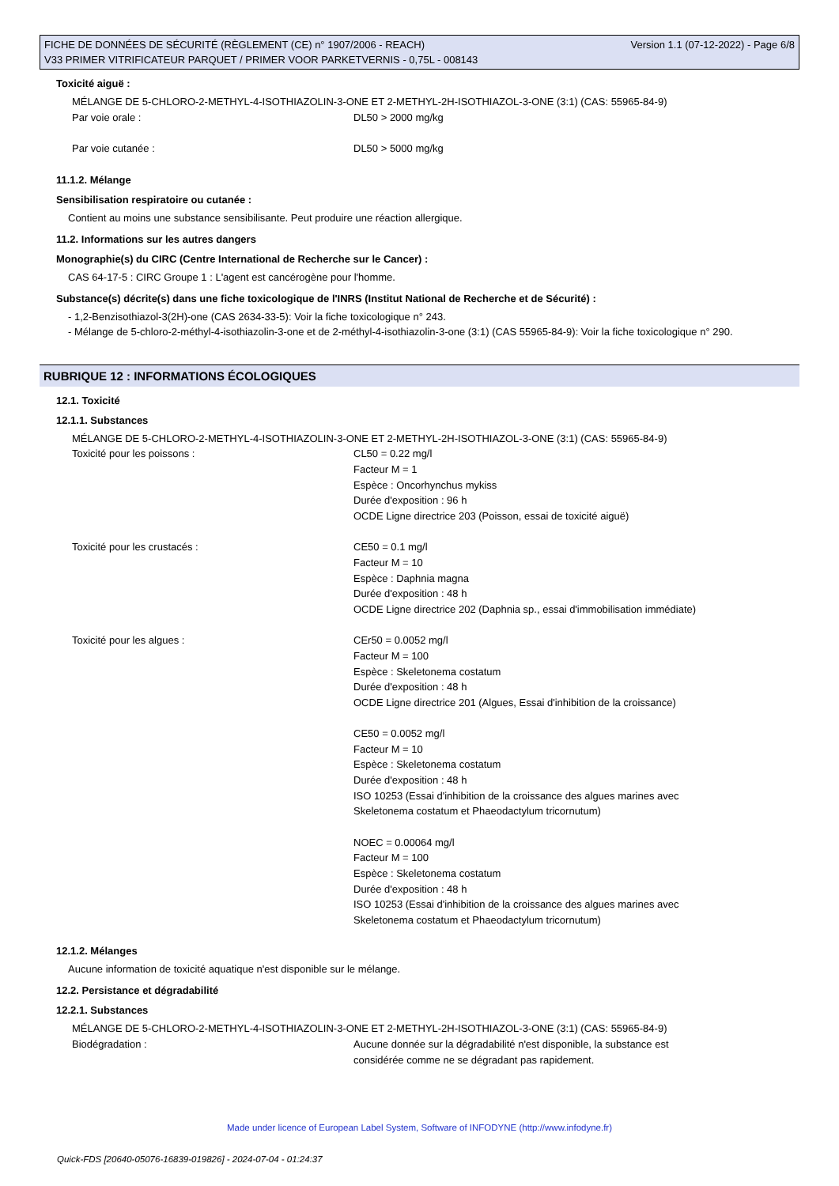FICHE DE DONNÉES DE SÉCURITÉ (RÈGLEMENT (CE) n° 1907/2006 - REACH)
V33 PRIMER VITRIFICATEUR PARQUET / PRIMER VOOR PARKETVERNIS - 0,75L - 008143
Version 1.1 (07-12-2022) - Page 6/8
Toxicité aiguë :
| MÉLANGE DE 5-CHLORO-2-METHYL-4-ISOTHIAZOLIN-3-ONE ET 2-METHYL-2H-ISOTHIAZOL-3-ONE (3:1) (CAS: 55965-84-9) | |
| Par voie orale : | DL50 > 2000 mg/kg |
| Par voie cutanée : | DL50 > 5000 mg/kg |
11.1.2. Mélange
Sensibilisation respiratoire ou cutanée :
Contient au moins une substance sensibilisante. Peut produire une réaction allergique.
11.2. Informations sur les autres dangers
Monographie(s) du CIRC (Centre International de Recherche sur le Cancer) :
CAS 64-17-5 : CIRC Groupe 1 : L'agent est cancérogène pour l'homme.
Substance(s) décrite(s) dans une fiche toxicologique de l'INRS (Institut National de Recherche et de Sécurité) :
- 1,2-Benzisothiazol-3(2H)-one (CAS 2634-33-5): Voir la fiche toxicologique n° 243.
- Mélange de 5-chloro-2-méthyl-4-isothiazolin-3-one et de 2-méthyl-4-isothiazolin-3-one (3:1) (CAS 55965-84-9): Voir la fiche toxicologique n° 290.
RUBRIQUE 12 : INFORMATIONS ÉCOLOGIQUES
12.1. Toxicité
12.1.1. Substances
| MÉLANGE DE 5-CHLORO-2-METHYL-4-ISOTHIAZOLIN-3-ONE ET 2-METHYL-2H-ISOTHIAZOL-3-ONE (3:1) (CAS: 55965-84-9) | |
| Toxicité pour les poissons : | CL50 = 0.22 mg/l Facteur M = 1 Espèce : Oncorhynchus mykiss Durée d'exposition : 96 h OCDE Ligne directrice 203 (Poisson, essai de toxicité aiguë) |
| Toxicité pour les crustacés : | CE50 = 0.1 mg/l Facteur M = 10 Espèce : Daphnia magna Durée d'exposition : 48 h OCDE Ligne directrice 202 (Daphnia sp., essai d'immobilisation immédiate) |
| Toxicité pour les algues : | CEr50 = 0.0052 mg/l Facteur M = 100 Espèce : Skeletonema costatum Durée d'exposition : 48 h OCDE Ligne directrice 201 (Algues, Essai d'inhibition de la croissance) CE50 = 0.0052 mg/l Facteur M = 10 Espèce : Skeletonema costatum Durée d'exposition : 48 h ISO 10253 (Essai d'inhibition de la croissance des algues marines avec Skeletonema costatum et Phaeodactylum tricornutum) NOEC = 0.00064 mg/l Facteur M = 100 Espèce : Skeletonema costatum Durée d'exposition : 48 h ISO 10253 (Essai d'inhibition de la croissance des algues marines avec Skeletonema costatum et Phaeodactylum tricornutum) |
12.1.2. Mélanges
Aucune information de toxicité aquatique n'est disponible sur le mélange.
12.2. Persistance et dégradabilité
12.2.1. Substances
| MÉLANGE DE 5-CHLORO-2-METHYL-4-ISOTHIAZOLIN-3-ONE ET 2-METHYL-2H-ISOTHIAZOL-3-ONE (3:1) (CAS: 55965-84-9) | |
| Biodégradation : | Aucune donnée sur la dégradabilité n'est disponible, la substance est considérée comme ne se dégradant pas rapidement. |
Made under licence of European Label System, Software of INFODYNE (http://www.infodyne.fr)
Quick-FDS [20640-05076-16839-019826] - 2024-07-04 - 01:24:37